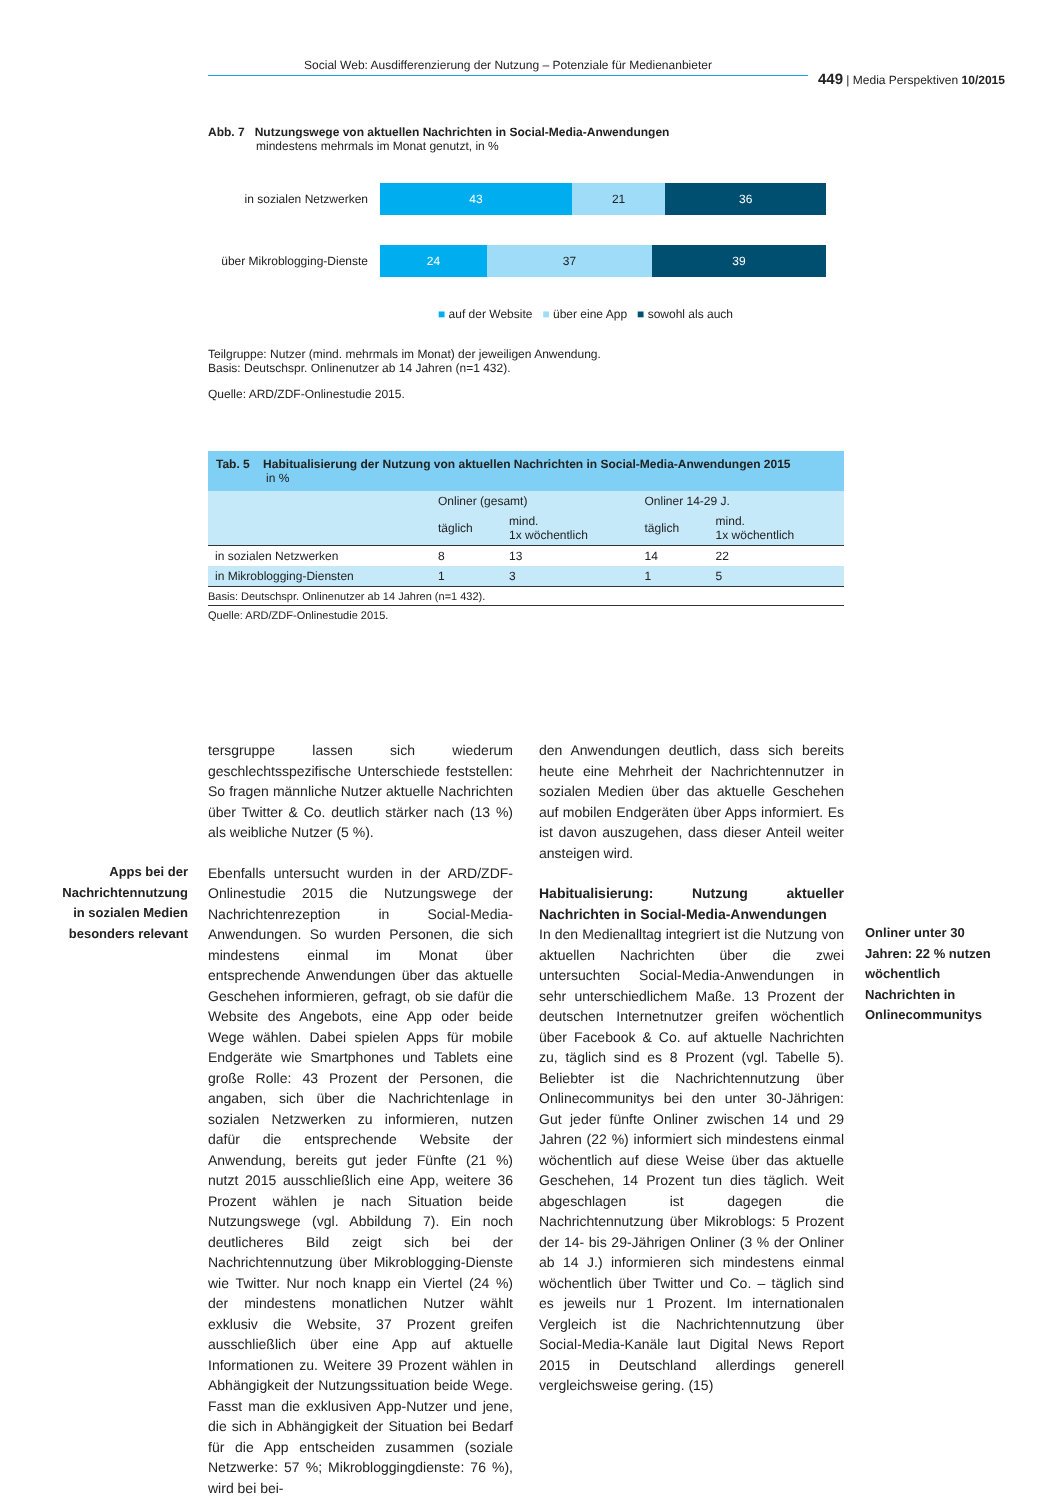Social Web: Ausdifferenzierung der Nutzung – Potenziale für Medienanbieter
449 | Media Perspektiven 10/2015
Abb. 7 Nutzungswege von aktuellen Nachrichten in Social-Media-Anwendungen
mindestens mehrmals im Monat genutzt, in %
in sozialen Netzwerken
43 21 36
über Mikroblogging-Dienste
24 37 39
■ auf der Website ■ über eine App ■ sowohl als auch
Teilgruppe: Nutzer (mind. mehrmals im Monat) der jeweiligen Anwendung.
Basis: Deutschspr. Onlinenutzer ab 14 Jahren (n=1 432).
Quelle: ARD/ZDF-Onlinestudie 2015.
Tab. 5 Habitualisierung der Nutzung von aktuellen Nachrichten in Social-Media-Anwendungen 2015
in %
| | Onliner (gesamt) | | Onliner 14-29 J. | |
| --- | --- | --- | --- | --- |
| | täglich | mind. 1x wöchentlich | täglich | mind. 1x wöchentlich |
| in sozialen Netzwerken | 8 | 13 | 14 | 22 |
| in Mikroblogging-Diensten | 1 | 3 | 1 | 5 |
Basis: Deutschspr. Onlinenutzer ab 14 Jahren (n=1 432).
Quelle: ARD/ZDF-Onlinestudie 2015.
Apps bei der Nachrichtennutzung in sozialen Medien besonders relevant
Onliner unter 30 Jahren: 22 % nutzen wöchentlich Nachrichten in Onlinecommunitys
tersgruppe lassen sich wiederum geschlechtsspezifische Unterschiede feststellen: So fragen männliche Nutzer aktuelle Nachrichten über Twitter & Co. deutlich stärker nach (13 %) als weibliche Nutzer (5 %).
Ebenfalls untersucht wurden in der ARD/ZDF-Onlinestudie 2015 die Nutzungswege der Nachrichtenrezeption in Social-Media-Anwendungen. So wurden Personen, die sich mindestens einmal im Monat über entsprechende Anwendungen über das aktuelle Geschehen informieren, gefragt, ob sie dafür die Website des Angebots, eine App oder beide Wege wählen. Dabei spielen Apps für mobile Endgeräte wie Smartphones und Tablets eine große Rolle: 43 Prozent der Personen, die angaben, sich über die Nachrichtenlage in sozialen Netzwerken zu informieren, nutzen dafür die entsprechende Website der Anwendung, bereits gut jeder Fünfte (21 %) nutzt 2015 ausschließlich eine App, weitere 36 Prozent wählen je nach Situation beide Nutzungswege (vgl. Abbildung 7). Ein noch deutlicheres Bild zeigt sich bei der Nachrichtennutzung über Mikroblogging-Dienste wie Twitter. Nur noch knapp ein Viertel (24 %) der mindestens monatlichen Nutzer wählt exklusiv die Website, 37 Prozent greifen ausschließlich über eine App auf aktuelle Informationen zu. Weitere 39 Prozent wählen in Abhängigkeit der Nutzungssituation beide Wege. Fasst man die exklusiven App-Nutzer und jene, die sich in Abhängigkeit der Situation bei Bedarf für die App entscheiden zusammen (soziale Netzwerke: 57 %; Mikrobloggingdienste: 76 %), wird bei bei-
den Anwendungen deutlich, dass sich bereits heute eine Mehrheit der Nachrichtennutzer in sozialen Medien über das aktuelle Geschehen auf mobilen Endgeräten über Apps informiert. Es ist davon auszugehen, dass dieser Anteil weiter ansteigen wird.
Habitualisierung: Nutzung aktueller Nachrichten in Social-Media-Anwendungen
In den Medienalltag integriert ist die Nutzung von aktuellen Nachrichten über die zwei untersuchten Social-Media-Anwendungen in sehr unterschiedlichem Maße. 13 Prozent der deutschen Internetnutzer greifen wöchentlich über Facebook & Co. auf aktuelle Nachrichten zu, täglich sind es 8 Prozent (vgl. Tabelle 5). Beliebter ist die Nachrichtennutzung über Onlinecommunitys bei den unter 30-Jährigen: Gut jeder fünfte Onliner zwischen 14 und 29 Jahren (22 %) informiert sich mindestens einmal wöchentlich auf diese Weise über das aktuelle Geschehen, 14 Prozent tun dies täglich. Weit abgeschlagen ist dagegen die Nachrichtennutzung über Mikroblogs: 5 Prozent der 14- bis 29-Jährigen Onliner (3 % der Onliner ab 14 J.) informieren sich mindestens einmal wöchentlich über Twitter und Co. – täglich sind es jeweils nur 1 Prozent. Im internationalen Vergleich ist die Nachrichtennutzung über Social-Media-Kanäle laut Digital News Report 2015 in Deutschland allerdings generell vergleichsweise gering. (15)